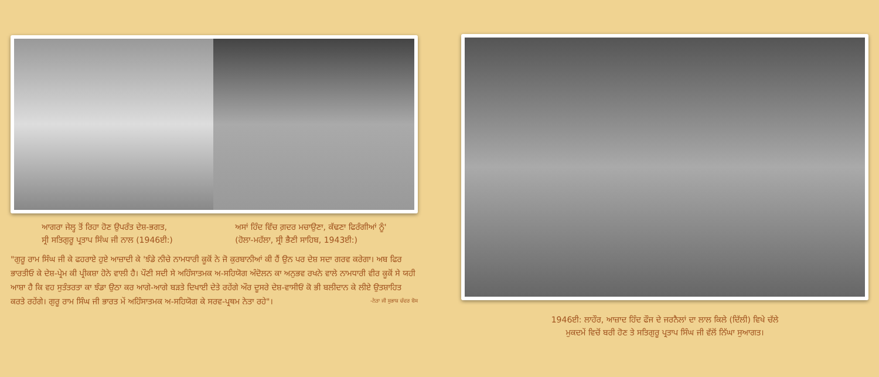ਆਗਰਾ ਜੇਲ੍ਹ ਤੋਂ ਰਿਹਾ ਹੋਣ ਉਪਰੰਤ ਦੇਸ਼-ਭਗਤ,
ਸ੍ਰੀ ਸਤਿਗੁਰੂ ਪ੍ਰਤਾਪ ਸਿੰਘ ਜੀ ਨਾਲ (1946ਈ:)
ਅਸਾਂ ਹਿੰਦ ਵਿੱਚ ਗ਼ਦਰ ਮਚਾਉਣਾ, ਕੱਢਣਾ ਫਿਰੰਗੀਆਂ ਨੂੰ'
(ਹੋਲਾ-ਮਹੱਲਾ, ਸ੍ਰੀ ਭੈਣੀ ਸਾਹਿਬ, 1943ਈ:)
"ਗੁਰੂ ਰਾਮ ਸਿੰਘ ਜੀ ਕੇ ਫਹਰਾਏ ਹੁਏ ਆਜ਼ਾਦੀ ਕੇ 'ਝੰਡੇ ਨੀਚੇ ਨਾਮਧਾਰੀ ਕੂਕੋਂ ਨੇ ਜੋ ਕੁਰਬਾਨੀਆਂ ਕੀ ਹੈਂ ਉਨ ਪਰ ਦੇਸ਼ ਸਦਾ ਗਰਵ ਕਰੇਗਾ। ਅਬ ਫਿਰ ਭਾਰਤੀਓ ਕੇ ਦੇਸ਼-ਪ੍ਰੇਮ ਕੀ ਪ੍ਰੀਕਸ਼ਾ ਹੋਨੇ ਵਾਲੀ ਹੈ। ਪੌਣੀ ਸਦੀ ਸੇ ਅਹਿੰਸਾਤਮਕ ਅ-ਸਹਿਯੋਗ ਅੰਦੋਲਨ ਕਾ ਅਨੁਭਵ ਰਖਨੇ ਵਾਲੇ ਨਾਮਧਾਰੀ ਵੀਰ ਕੂਕੋਂ ਸੇ ਯਹੀ ਆਸ਼ਾ ਹੈ ਕਿ ਵਹ ਸੁਤੰਤਰਤਾ ਕਾ ਝੰਡਾ ਉਠਾ ਕਰ ਆਗੇ-ਆਗੇ ਬੜਤੇ ਦਿਖਾਈ ਦੇਤੇ ਰਹੇਂਗੇ ਔਰ ਦੂਸਰੇ ਦੇਸ਼-ਵਾਸੀਓਂ ਕੋ ਭੀ ਬਲੀਦਾਨ ਕੇ ਲੀਏ ਉਤਸ਼ਾਹਿਤ ਕਰਤੇ ਰਹੇਂਗੇ। ਗੁਰੂ ਰਾਮ ਸਿੰਘ ਜੀ ਭਾਰਤ ਮੇਂ ਅਹਿੰਸਾਤਮਕ ਅ-ਸਹਿਯੋਗ ਕੇ ਸਰਵ-ਪ੍ਰਥਮ ਨੇਤਾ ਰਹੇ"।
-ਨੇਤਾ ਜੀ ਸੁਭਾਸ਼ ਚੰਦਰ ਬੋਸ
1946ਈ: ਲਾਹੌਰ, ਆਜ਼ਾਦ ਹਿੰਦ ਫੌਜ ਦੇ ਜਰਨੈਲਾਂ ਦਾ ਲਾਲ ਕਿਲੇ (ਦਿੱਲੀ) ਵਿਖੇ ਚੱਲੇ
ਮੁਕਦਮੇਂ ਵਿਚੋਂ ਬਰੀ ਹੋਣ ਤੇ ਸਤਿਗੁਰੂ ਪ੍ਰਤਾਪ ਸਿੰਘ ਜੀ ਵੱਲੋਂ ਨਿੱਘਾ ਸੁਆਗਤ।